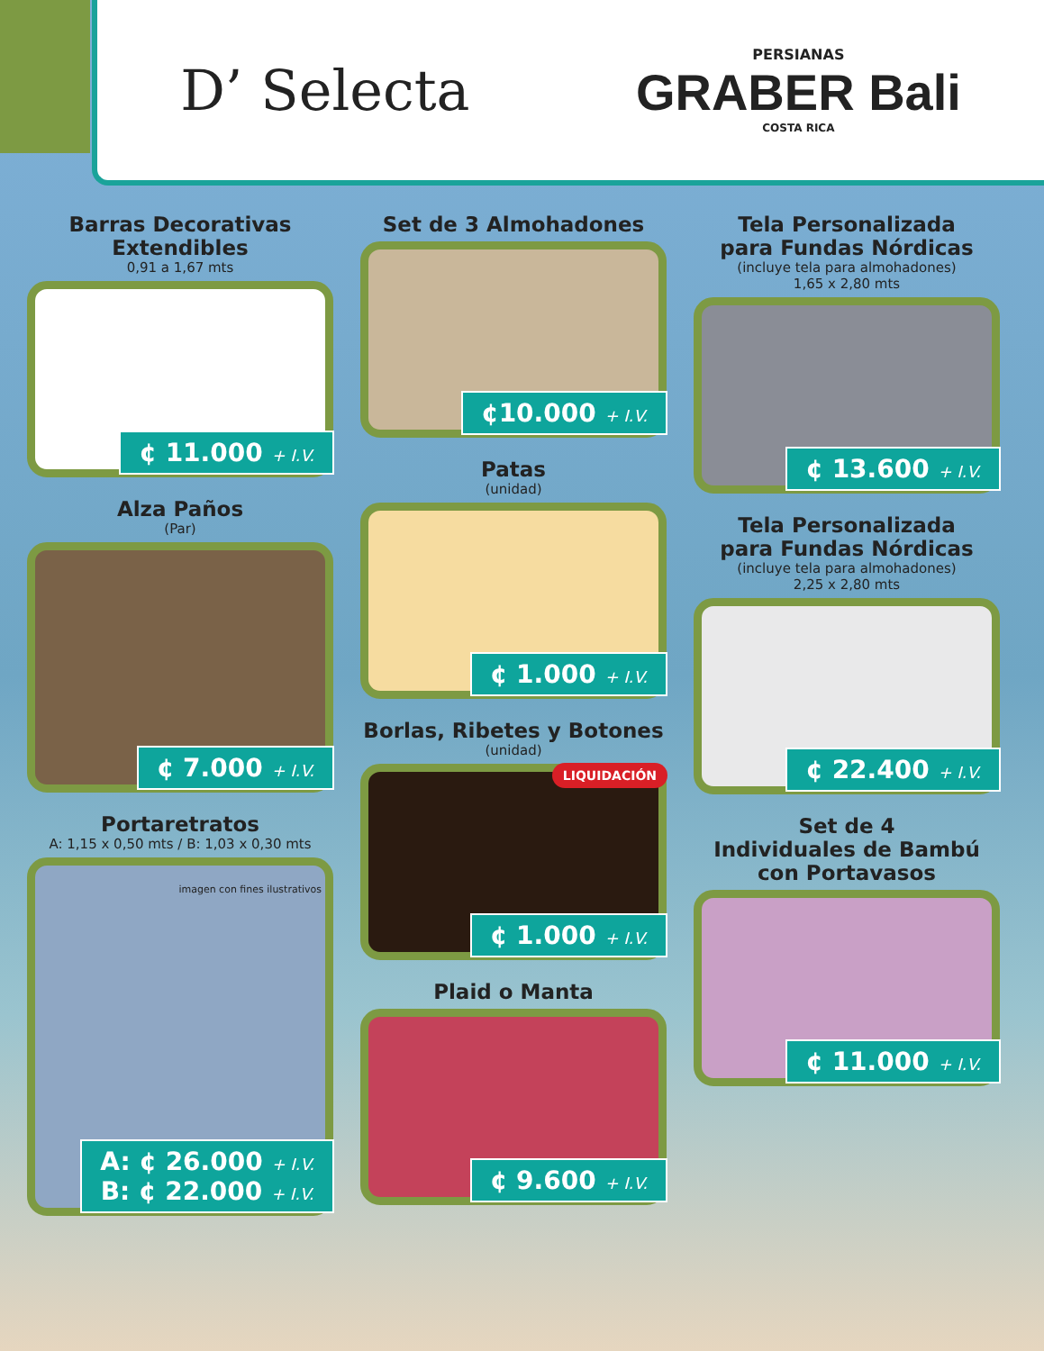D’ Selecta
PERSIANAS
GRABER Bali
COSTA RICA
Barras Decorativas Extendibles
0,91 a 1,67 mts
¢ 11.000 + I.V.
Alza Paños
(Par)
¢ 7.000 + I.V.
Portaretratos
A: 1,15 x 0,50 mts / B: 1,03 x 0,30 mts
imagen con fines ilustrativos
A: ¢ 26.000 + I.V.
B: ¢ 22.000 + I.V.
Set de 3 Almohadones
¢10.000 + I.V.
Patas
(unidad)
¢ 1.000 + I.V.
Borlas, Ribetes y Botones
(unidad)
LIQUIDACIÓN
¢ 1.000 + I.V.
Plaid o Manta
¢ 9.600 + I.V.
Tela Personalizada
para Fundas Nórdicas
(incluye tela para almohadones)
1,65 x 2,80 mts
¢ 13.600 + I.V.
Tela Personalizada
para Fundas Nórdicas
(incluye tela para almohadones)
2,25 x 2,80 mts
¢ 22.400 + I.V.
Set de 4
Individuales de Bambú
con Portavasos
¢ 11.000 + I.V.